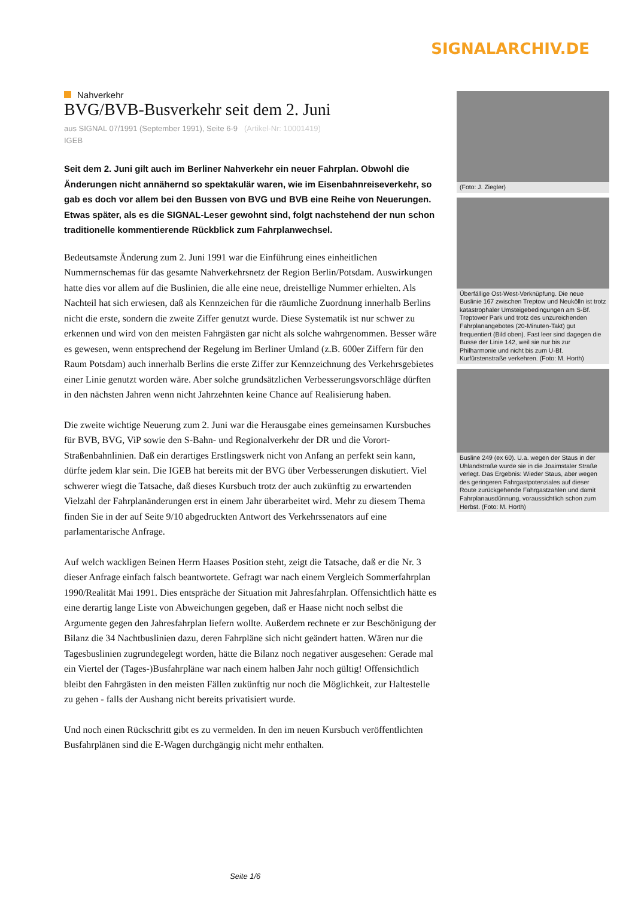SIGNALARCHIV.DE
Nahverkehr
BVG/BVB-Busverkehr seit dem 2. Juni
aus SIGNAL 07/1991 (September 1991), Seite 6-9 (Artikel-Nr: 10001419)
IGEB
Seit dem 2. Juni gilt auch im Berliner Nahverkehr ein neuer Fahrplan. Obwohl die Änderungen nicht annähernd so spektakulär waren, wie im Eisenbahnreiseverkehr, so gab es doch vor allem bei den Bussen von BVG und BVB eine Reihe von Neuerungen. Etwas später, als es die SIGNAL-Leser gewohnt sind, folgt nachstehend der nun schon traditionelle kommentierende Rückblick zum Fahrplanwechsel.
Bedeutsamste Änderung zum 2. Juni 1991 war die Einführung eines einheitlichen Nummernschemas für das gesamte Nahverkehrsnetz der Region Berlin/Potsdam. Auswirkungen hatte dies vor allem auf die Buslinien, die alle eine neue, dreistellige Nummer erhielten. Als Nachteil hat sich erwiesen, daß als Kennzeichen für die räumliche Zuordnung innerhalb Berlins nicht die erste, sondern die zweite Ziffer genutzt wurde. Diese Systematik ist nur schwer zu erkennen und wird von den meisten Fahrgästen gar nicht als solche wahrgenommen. Besser wäre es gewesen, wenn entsprechend der Regelung im Berliner Umland (z.B. 600er Ziffern für den Raum Potsdam) auch innerhalb Berlins die erste Ziffer zur Kennzeichnung des Verkehrsgebietes einer Linie genutzt worden wäre. Aber solche grundsätzlichen Verbesserungsvorschläge dürften in den nächsten Jahren wenn nicht Jahrzehnten keine Chance auf Realisierung haben.
Die zweite wichtige Neuerung zum 2. Juni war die Herausgabe eines gemeinsamen Kursbuches für BVB, BVG, ViP sowie den S-Bahn- und Regionalverkehr der DR und die Vorort-Straßenbahnlinien. Daß ein derartiges Erstlingswerk nicht von Anfang an perfekt sein kann, dürfte jedem klar sein. Die IGEB hat bereits mit der BVG über Verbesserungen diskutiert. Viel schwerer wiegt die Tatsache, daß dieses Kursbuch trotz der auch zukünftig zu erwartenden Vielzahl der Fahrplanänderungen erst in einem Jahr überarbeitet wird. Mehr zu diesem Thema finden Sie in der auf Seite 9/10 abgedruckten Antwort des Verkehrssenators auf eine parlamentarische Anfrage.
Auf welch wackligen Beinen Herrn Haases Position steht, zeigt die Tatsache, daß er die Nr. 3 dieser Anfrage einfach falsch beantwortete. Gefragt war nach einem Vergleich Sommerfahrplan 1990/Realität Mai 1991. Dies entspräche der Situation mit Jahresfahrplan. Offensichtlich hätte es eine derartig lange Liste von Abweichungen gegeben, daß er Haase nicht noch selbst die Argumente gegen den Jahresfahrplan liefern wollte. Außerdem rechnete er zur Beschönigung der Bilanz die 34 Nachtbuslinien dazu, deren Fahrpläne sich nicht geändert hatten. Wären nur die Tagesbuslinien zugrundegelegt worden, hätte die Bilanz noch negativer ausgesehen: Gerade mal ein Viertel der (Tages-)Busfahrpläne war nach einem halben Jahr noch gültig! Offensichtlich bleibt den Fahrgästen in den meisten Fällen zukünftig nur noch die Möglichkeit, zur Haltestelle zu gehen - falls der Aushang nicht bereits privatisiert wurde.
Und noch einen Rückschritt gibt es zu vermelden. In den im neuen Kursbuch veröffentlichten Busfahrplänen sind die E-Wagen durchgängig nicht mehr enthalten.
(Foto: J. Ziegler)
Überfällige Ost-West-Verknüpfung. Die neue Buslinie 167 zwischen Treptow und Neukölln ist trotz katastrophaler Umsteigebedingungen am S-Bf. Treptower Park und trotz des unzureichenden Fahrplanangebotes (20-Minuten-Takt) gut frequentiert (Bild oben). Fast leer sind dagegen die Busse der Linie 142, weil sie nur bis zur Philharmonie und nicht bis zum U-Bf. Kurfürstenstraße verkehren. (Foto: M. Horth)
Busline 249 (ex 60). U.a. wegen der Staus in der Uhlandstraße wurde sie in die Joaimstaler Straße verlegt. Das Ergebnis: Wieder Staus, aber wegen des geringeren Fahrgastpotenziales auf dieser Route zurückgehende Fahrgastzahlen und damit Fahrplanausdünnung, voraussichtlich schon zum Herbst. (Foto: M. Horth)
Seite 1/6